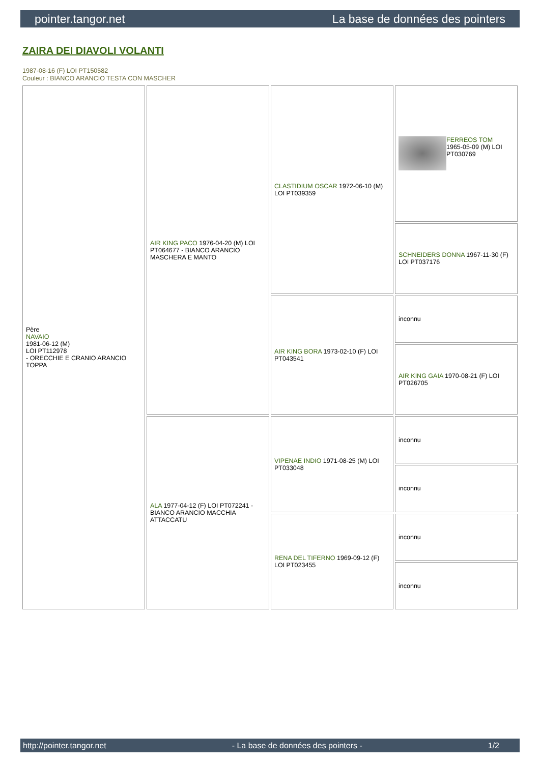pointer.tangor.net La base de données des pointers
ZAIRA DEI DIAVOLI VOLANTI
1987-08-16 (F) LOI PT150582
Couleur : BIANCO ARANCIO TESTA CON MASCHER
| Père NAVAIO 1981-06-12 (M) LOI PT112978 - ORECCHIE E CRANIO ARANCIO TOPPA | AIR KING PACO 1976-04-20 (M) LOI PT064677 - BIANCO ARANCIO MASCHERA E MANTO | CLASTIDIUM OSCAR 1972-06-10 (M) LOI PT039359 | FERREOS TOM 1965-05-09 (M) LOI PT030769 |
| | | | SCHNEIDERS DONNA 1967-11-30 (F) LOI PT037176 |
| | | AIR KING BORA 1973-02-10 (F) LOI PT043541 | inconnu |
| | | | AIR KING GAIA 1970-08-21 (F) LOI PT026705 |
| | ALA 1977-04-12 (F) LOI PT072241 - BIANCO ARANCIO MACCHIA ATTACCATU | VIPENAE INDIO 1971-08-25 (M) LOI PT033048 | inconnu |
| | | | inconnu |
| | | RENA DEL TIFERNO 1969-09-12 (F) LOI PT023455 | inconnu |
| | | | inconnu |
http://pointer.tangor.net - La base de données des pointers - 1/2